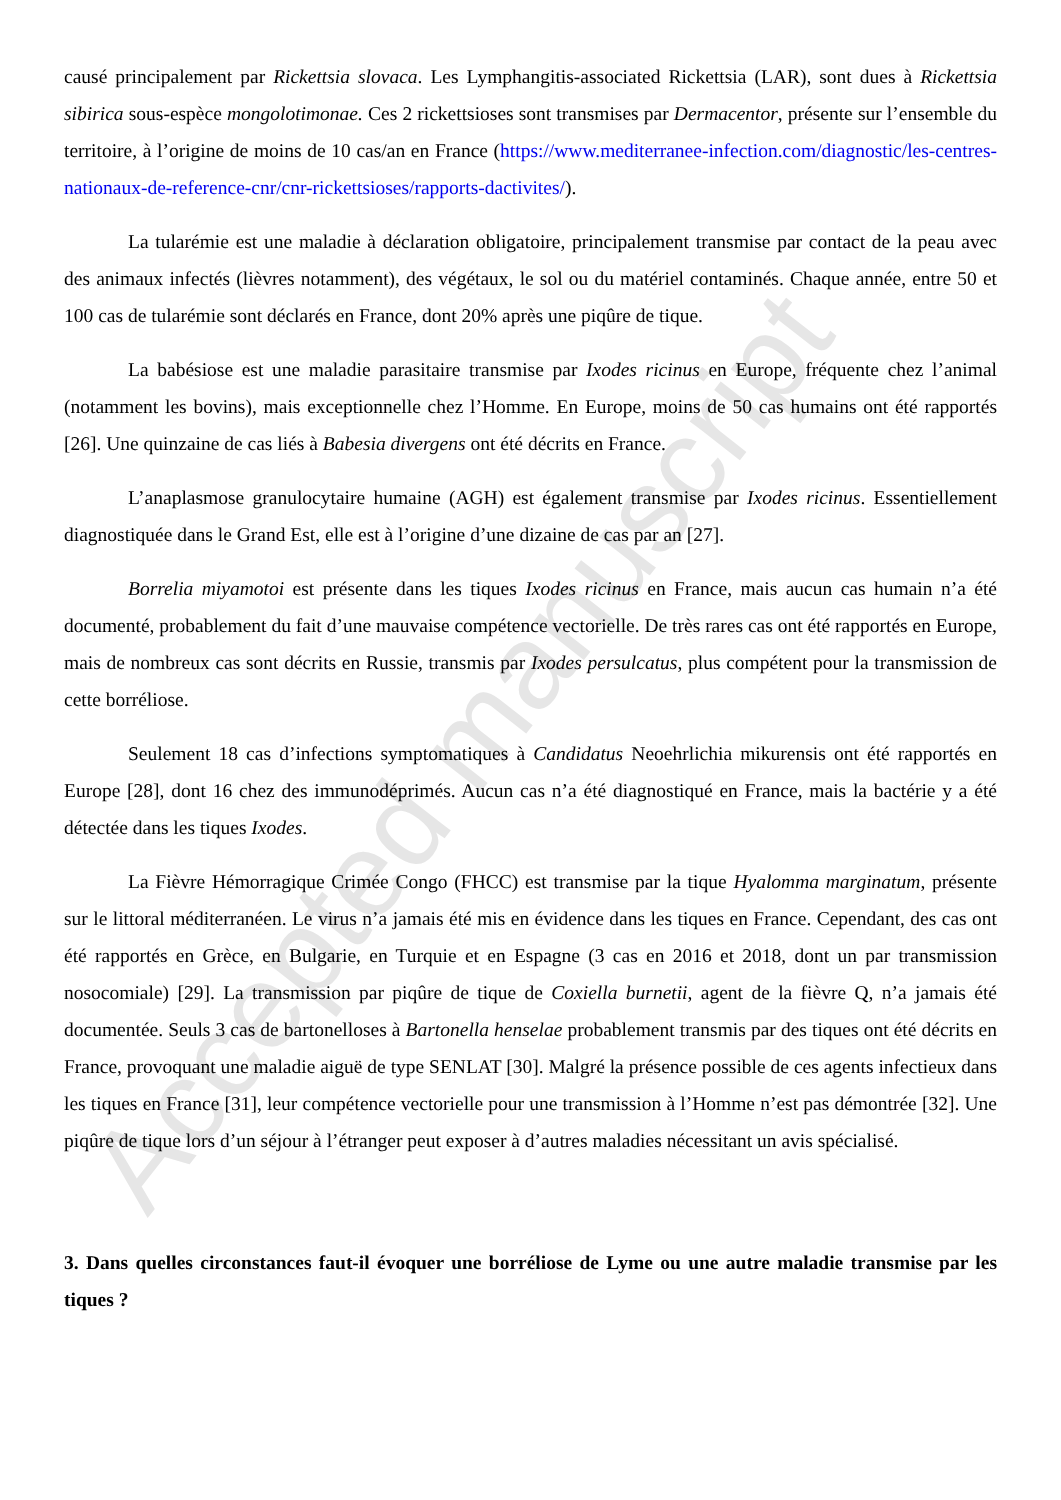Accepted manuscript
causé principalement par Rickettsia slovaca. Les Lymphangitis-associated Rickettsia (LAR), sont dues à Rickettsia sibirica sous-espèce mongolotimonae. Ces 2 rickettsioses sont transmises par Dermacentor, présente sur l’ensemble du territoire, à l’origine de moins de 10 cas/an en France (https://www.mediterranee-infection.com/diagnostic/les-centres-nationaux-de-reference-cnr/cnr-rickettsioses/rapports-dactivites/).
La tularémie est une maladie à déclaration obligatoire, principalement transmise par contact de la peau avec des animaux infectés (lièvres notamment), des végétaux, le sol ou du matériel contaminés. Chaque année, entre 50 et 100 cas de tularémie sont déclarés en France, dont 20% après une piqûre de tique.
La babésiose est une maladie parasitaire transmise par Ixodes ricinus en Europe, fréquente chez l’animal (notamment les bovins), mais exceptionnelle chez l’Homme. En Europe, moins de 50 cas humains ont été rapportés [26]. Une quinzaine de cas liés à Babesia divergens ont été décrits en France.
L’anaplasmose granulocytaire humaine (AGH) est également transmise par Ixodes ricinus. Essentiellement diagnostiquée dans le Grand Est, elle est à l’origine d’une dizaine de cas par an [27].
Borrelia miyamotoi est présente dans les tiques Ixodes ricinus en France, mais aucun cas humain n’a été documenté, probablement du fait d’une mauvaise compétence vectorielle. De très rares cas ont été rapportés en Europe, mais de nombreux cas sont décrits en Russie, transmis par Ixodes persulcatus, plus compétent pour la transmission de cette borréliose.
Seulement 18 cas d’infections symptomatiques à Candidatus Neoehrlichia mikurensis ont été rapportés en Europe [28], dont 16 chez des immunodéprimés. Aucun cas n’a été diagnostiqué en France, mais la bactérie y a été détectée dans les tiques Ixodes.
La Fièvre Hémorragique Crimée Congo (FHCC) est transmise par la tique Hyalomma marginatum, présente sur le littoral méditerranéen. Le virus n’a jamais été mis en évidence dans les tiques en France. Cependant, des cas ont été rapportés en Grèce, en Bulgarie, en Turquie et en Espagne (3 cas en 2016 et 2018, dont un par transmission nosocomiale) [29]. La transmission par piqûre de tique de Coxiella burnetii, agent de la fièvre Q, n’a jamais été documentée. Seuls 3 cas de bartonelloses à Bartonella henselae probablement transmis par des tiques ont été décrits en France, provoquant une maladie aiguë de type SENLAT [30]. Malgré la présence possible de ces agents infectieux dans les tiques en France [31], leur compétence vectorielle pour une transmission à l’Homme n’est pas démontrée [32]. Une piqûre de tique lors d’un séjour à l’étranger peut exposer à d’autres maladies nécessitant un avis spécialisé.
3. Dans quelles circonstances faut-il évoquer une borréliose de Lyme ou une autre maladie transmise par les tiques ?